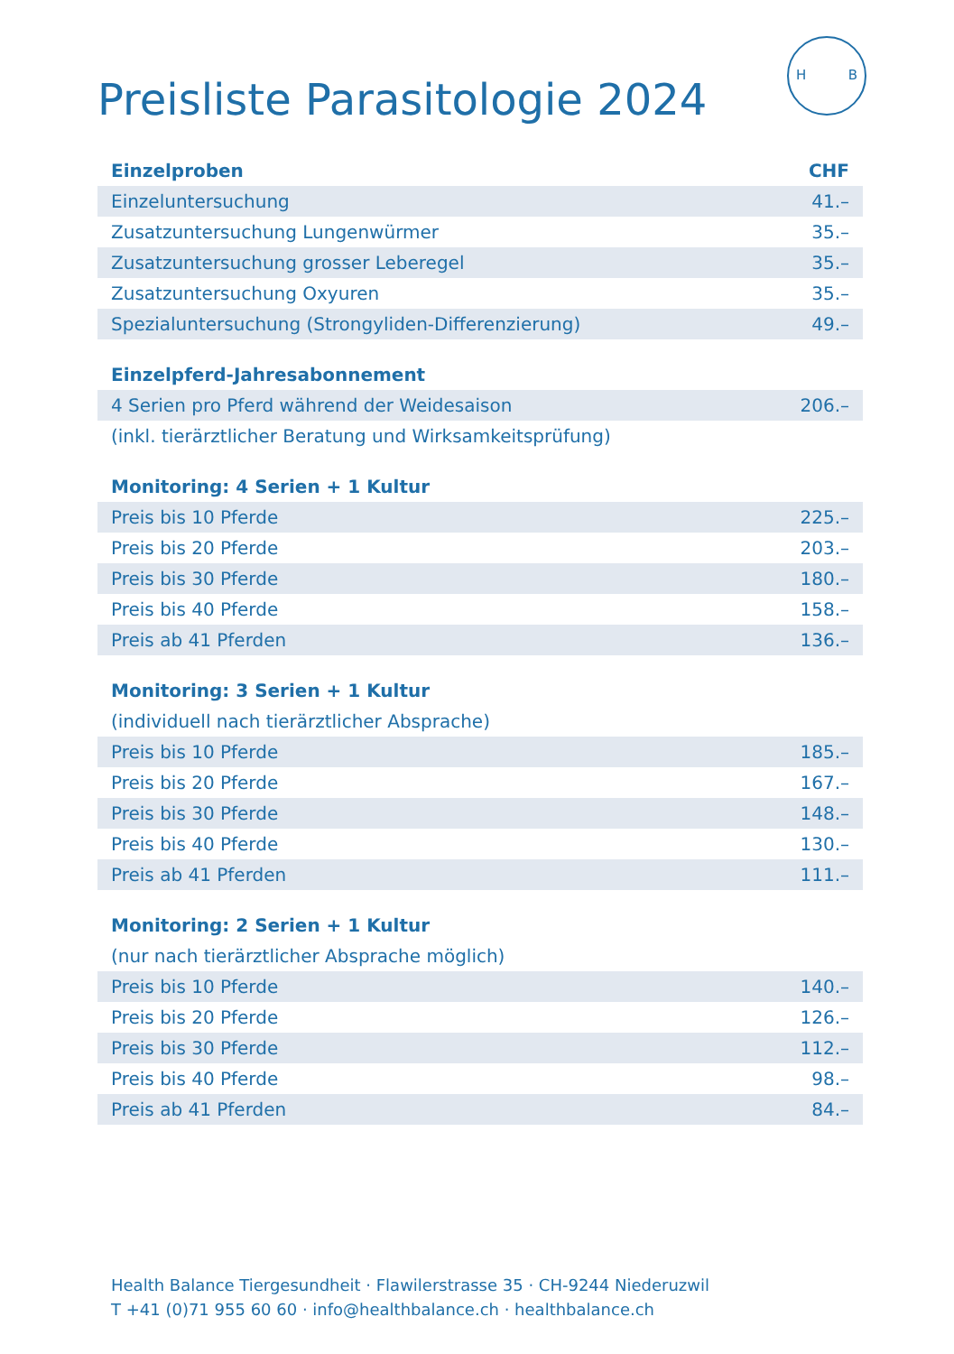H B
Preisliste Parasitologie 2024
| Einzelproben | CHF |
| --- | --- |
| Einzeluntersuchung | 41.– |
| Zusatzuntersuchung Lungenwürmer | 35.– |
| Zusatzuntersuchung grosser Leberegel | 35.– |
| Zusatzuntersuchung Oxyuren | 35.– |
| Spezialuntersuchung (Strongyliden-Differenzierung) | 49.– |
| Einzelpferd-Jahresabonnement | |
| --- | --- |
| 4 Serien pro Pferd während der Weidesaison | 206.– |
| (inkl. tierärztlicher Beratung und Wirksamkeitsprüfung) | |
| Monitoring: 4 Serien + 1 Kultur | |
| --- | --- |
| Preis bis 10 Pferde | 225.– |
| Preis bis 20 Pferde | 203.– |
| Preis bis 30 Pferde | 180.– |
| Preis bis 40 Pferde | 158.– |
| Preis ab 41 Pferden | 136.– |
| Monitoring: 3 Serien + 1 Kultur | |
| --- | --- |
| (individuell nach tierärztlicher Absprache) | |
| Preis bis 10 Pferde | 185.– |
| Preis bis 20 Pferde | 167.– |
| Preis bis 30 Pferde | 148.– |
| Preis bis 40 Pferde | 130.– |
| Preis ab 41 Pferden | 111.– |
| Monitoring: 2 Serien + 1 Kultur | |
| --- | --- |
| (nur nach tierärztlicher Absprache möglich) | |
| Preis bis 10 Pferde | 140.– |
| Preis bis 20 Pferde | 126.– |
| Preis bis 30 Pferde | 112.– |
| Preis bis 40 Pferde | 98.– |
| Preis ab 41 Pferden | 84.– |
Health Balance Tiergesundheit · Flawilerstrasse 35 · CH-9244 Niederuzwil
T +41 (0)71 955 60 60 · info@healthbalance.ch · healthbalance.ch